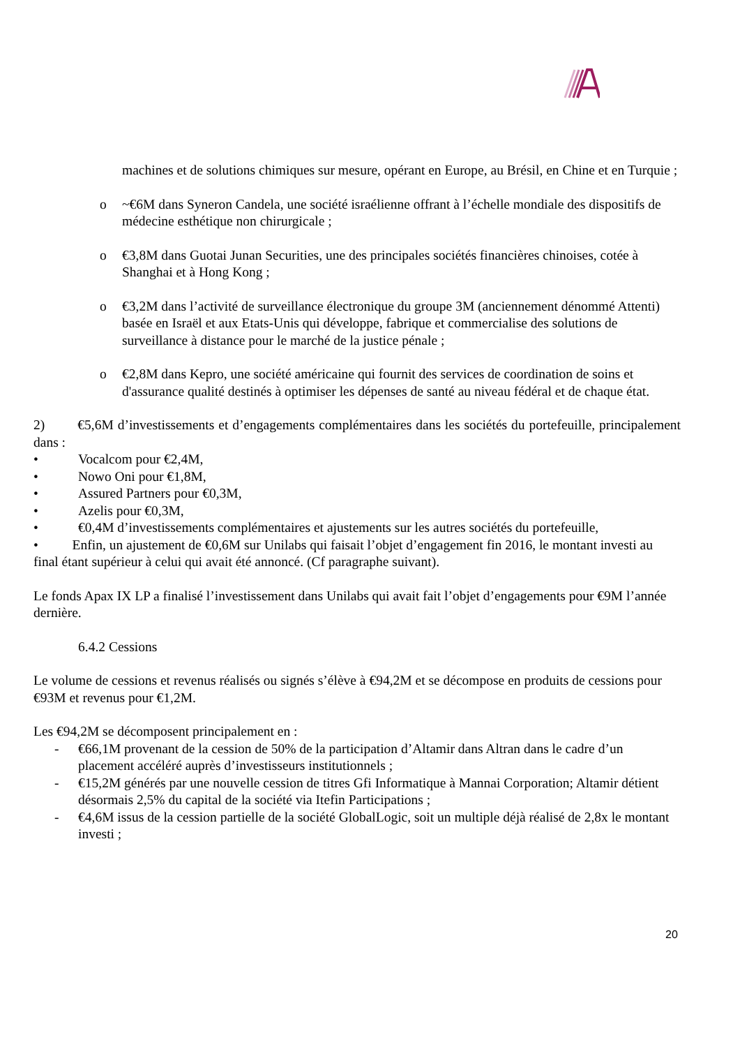machines et de solutions chimiques sur mesure, opérant en Europe, au Brésil, en Chine et en Turquie ;
o ~€6M dans Syneron Candela, une société israélienne offrant à l’échelle mondiale des dispositifs de médecine esthétique non chirurgicale ;
o €3,8M dans Guotai Junan Securities, une des principales sociétés financières chinoises, cotée à Shanghai et à Hong Kong ;
o €3,2M dans l’activité de surveillance électronique du groupe 3M (anciennement dénommé Attenti) basée en Israël et aux Etats-Unis qui développe, fabrique et commercialise des solutions de surveillance à distance pour le marché de la justice pénale ;
o €2,8M dans Kepro, une société américaine qui fournit des services de coordination de soins et d'assurance qualité destinés à optimiser les dépenses de santé au niveau fédéral et de chaque état.
2) €5,6M d’investissements et d’engagements complémentaires dans les sociétés du portefeuille, principalement dans :
• Vocalcom pour €2,4M,
• Nowo Oni pour €1,8M,
• Assured Partners pour €0,3M,
• Azelis pour €0,3M,
• €0,4M d’investissements complémentaires et ajustements sur les autres sociétés du portefeuille,
• Enfin, un ajustement de €0,6M sur Unilabs qui faisait l’objet d’engagement fin 2016, le montant investi au final étant supérieur à celui qui avait été annoncé. (Cf paragraphe suivant).
Le fonds Apax IX LP a finalisé l’investissement dans Unilabs qui avait fait l’objet d’engagements pour €9M l’année dernière.
6.4.2 Cessions
Le volume de cessions et revenus réalisés ou signés s’élève à €94,2M et se décompose en produits de cessions pour €93M et revenus pour €1,2M.
Les €94,2M se décomposent principalement en :
- €66,1M provenant de la cession de 50% de la participation d’Altamir dans Altran dans le cadre d’un placement accéléré auprès d’investisseurs institutionnels ;
- €15,2M générés par une nouvelle cession de titres Gfi Informatique à Mannai Corporation; Altamir détient désormais 2,5% du capital de la société via Itefin Participations ;
- €4,6M issus de la cession partielle de la société GlobalLogic, soit un multiple déjà réalisé de 2,8x le montant investi ;
20